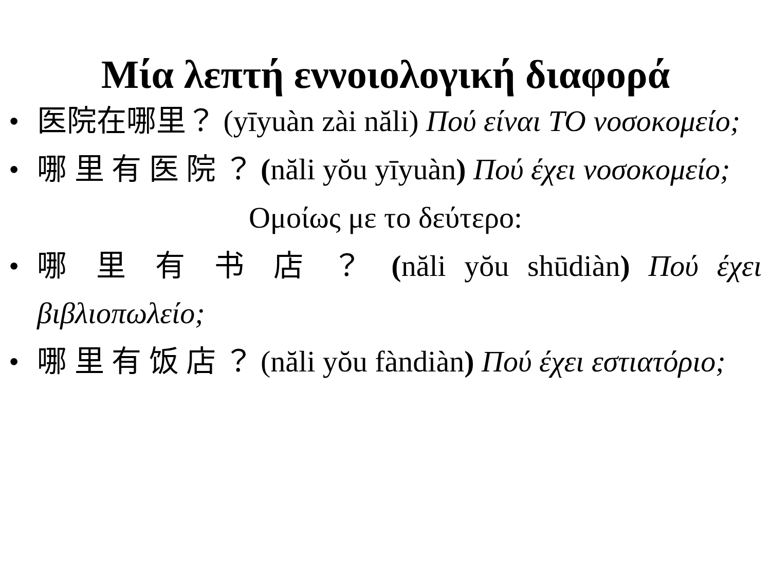Μία λεπτή εννοιολογική διαφορά
• 医院在哪里？ (yīyuàn zài năli) Πού είναι ΤΟ νοσοκομείο;
• 哪 里 有 医 院 ？ (năli yŏu yīyuàn) Πού έχει νοσοκομείο;
Ομοίως με το δεύτερο:
• 哪 里 有 书 店 ？ (năli yŏu shūdiàn) Πού έχει βιβλιοπωλείο;
• 哪 里 有 饭 店 ？ (năli yŏu fàndiàn) Πού έχει εστιατόριο;